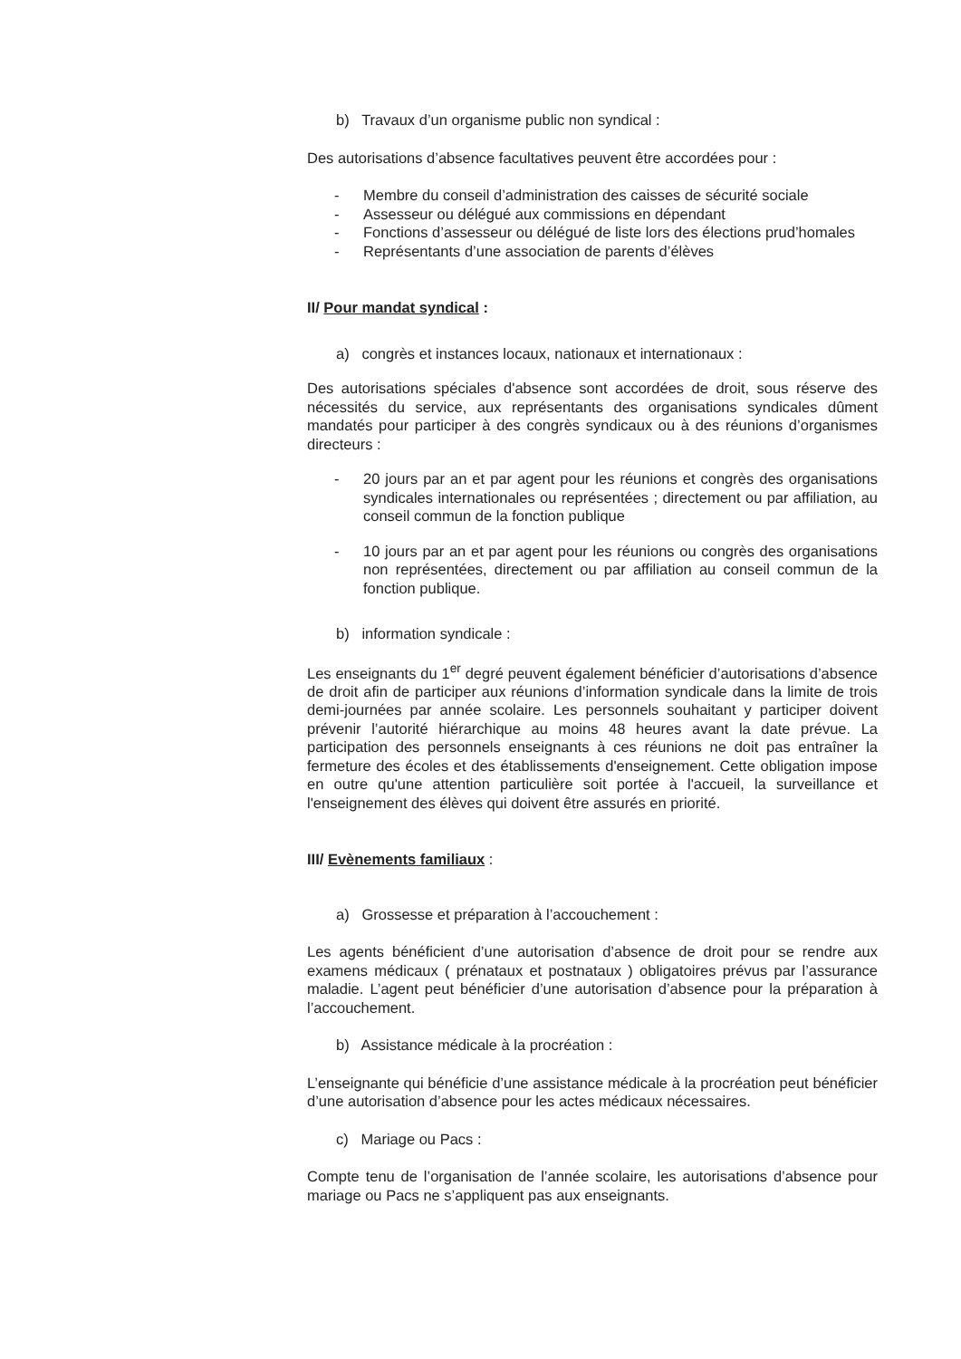b) Travaux d’un organisme public non syndical :
Des autorisations d’absence facultatives peuvent être accordées pour :
- Membre du conseil d’administration des caisses de sécurité sociale
- Assesseur ou délégué aux commissions en dépendant
- Fonctions d’assesseur ou délégué de liste lors des élections prud’homales
- Représentants d’une association de parents d’élèves
II/ Pour mandat syndical :
a) congrès et instances locaux, nationaux et internationaux :
Des autorisations spéciales d'absence sont accordées de droit, sous réserve des nécessités du service, aux représentants des organisations syndicales dûment mandatés pour participer à des congrès syndicaux ou à des réunions d’organismes directeurs :
- 20 jours par an et par agent pour les réunions et congrès des organisations syndicales internationales ou représentées ; directement ou par affiliation, au conseil commun de la fonction publique
- 10 jours par an et par agent pour les réunions ou congrès des organisations non représentées, directement ou par affiliation au conseil commun de la fonction publique.
b) information syndicale :
Les enseignants du 1<sup>er</sup> degré peuvent également bénéficier d’autorisations d’absence de droit afin de participer aux réunions d’information syndicale dans la limite de trois demi-journées par année scolaire. Les personnels souhaitant y participer doivent prévenir l’autorité hiérarchique au moins 48 heures avant la date prévue. La participation des personnels enseignants à ces réunions ne doit pas entraîner la fermeture des écoles et des établissements d'enseignement. Cette obligation impose en outre qu'une attention particulière soit portée à l'accueil, la surveillance et l'enseignement des élèves qui doivent être assurés en priorité.
III/ Evènements familiaux :
a) Grossesse et préparation à l’accouchement :
Les agents bénéficient d’une autorisation d’absence de droit pour se rendre aux examens médicaux ( prénataux et postnataux ) obligatoires prévus par l’assurance maladie. L’agent peut bénéficier d’une autorisation d’absence pour la préparation à l’accouchement.
b) Assistance médicale à la procréation :
L’enseignante qui bénéficie d’une assistance médicale à la procréation peut bénéficier d’une autorisation d’absence pour les actes médicaux nécessaires.
c) Mariage ou Pacs :
Compte tenu de l’organisation de l’année scolaire, les autorisations d’absence pour mariage ou Pacs ne s’appliquent pas aux enseignants.